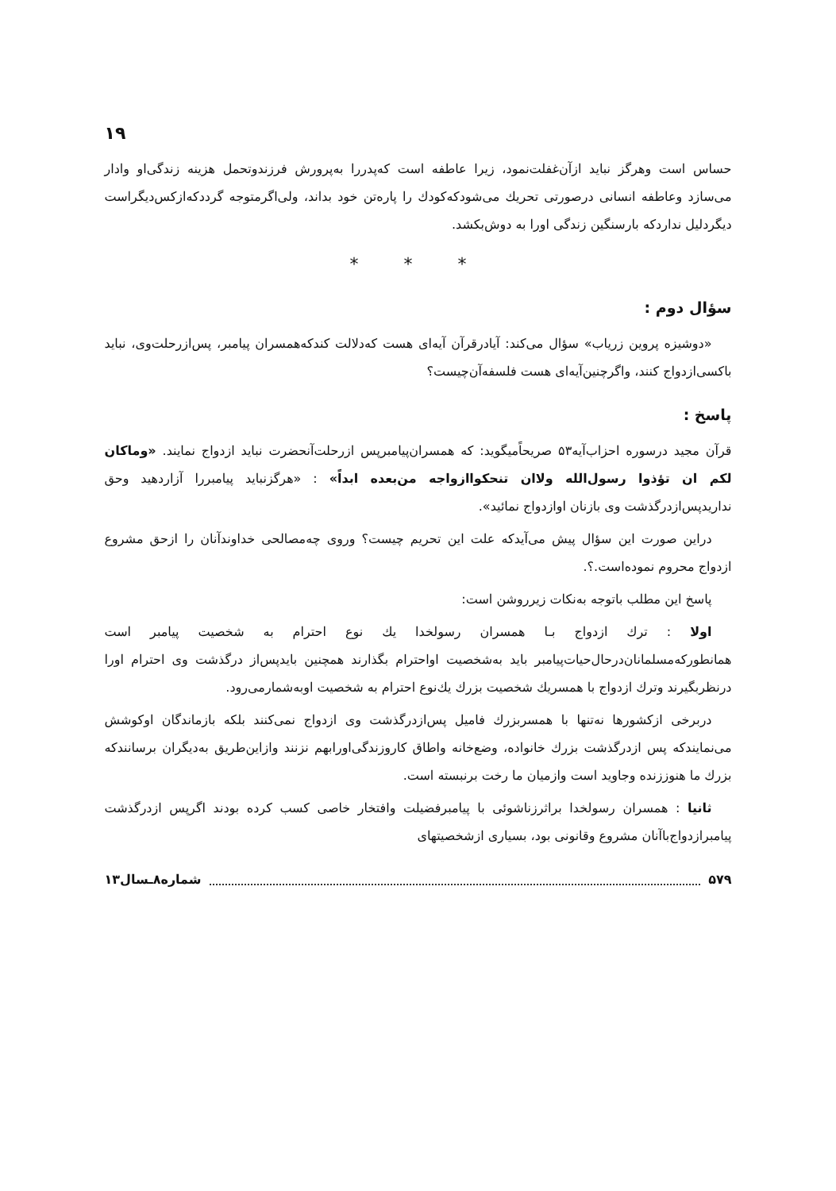۱۹
حساس است وهرگز نباید ازآن‌غفلت‌نمود، زیرا عاطفه است که‌پدررا به‌پرورش فرزندوتحمل هزینه زندگی‌او وادار می‌سازد وعاطفه انسانی درصورتی تحریك می‌شودکه‌کودك را پاره‌تن خود بداند، ولی‌اگرمتوجه گرددکه‌ازکس‌دیگراست دیگردلیل نداردکه بارسنگین زندگی اورا به دوش‌بکشد.
* * *
سؤال دوم :
«دوشیزه پروین زریاب» سؤال می‌کند: آیادرقرآن آیه‌ای هست که‌دلالت کندکه‌همسران پیامبر، پس‌ازرحلت‌وی، نباید باکسی‌ازدواج کنند، واگرچنین‌آیه‌ای هست فلسفه‌آن‌چیست؟
پاسخ :
قرآن مجید درسوره احزاب‌آیه۵۳ صریحاًمیگوید: که همسران‌پیامبرپس ازرحلت‌آنحضرت نباید ازدواج نمایند. «وماکان لکم ان تؤذوا رسول‌الله ولاان تنحکواازواجه من‌بعده ابداً» : «هرگزنباید پیامبررا آزاردهید وحق ندارید‌پس‌ازدرگذشت وی بازنان اوازدواج نمائید».
دراین صورت این سؤال پیش می‌آیدکه علت این تحریم چیست؟ وروی چه‌مصالحی خداوندآنان را ازحق مشروع ازدواج محروم نموده‌است.؟.
پاسخ این مطلب باتوجه به‌نکات زیرروشن است:
اولا : ترك ازدواج بـا همسران رسولخدا یك نوع احترام به شخصیت پیامبر است همانطورکه‌مسلمانان‌درحال‌حیات‌پیامبر باید به‌شخصیت اواحترام بگذارند همچنین بایدپس‌از درگذشت وی احترام اورا درنظربگیرند وترك ازدواج با همسریك شخصیت بزرك یك‌نوع احترام به شخصیت اوبه‌شمارمی‌رود.
دربرخی ازکشورها نه‌تنها با همسربزرك فامیل پس‌ازدرگذشت وی ازدواج نمی‌کنند بلکه بازماندگان اوکوشش می‌نمایندکه پس ازدرگذشت بزرك خانواده، وضع‌خانه واطاق کاروزندگی‌اورابهم نزنند وازاین‌طریق به‌دیگران برسانندکه بزرك ما هنوززنده وجاوید است وازمیان ما رخت برنبسته است.
ثانیا : همسران رسولخدا براثرزناشوئی با پیامبرفضیلت وافتخار خاصی کسب کرده بودند اگرپس ازدرگذشت پیامبرازدواج‌باآنان مشروع وقانونی بود، بسیاری ازشخصیتهای
۵۷۹ شماره۸ـسال۱۳